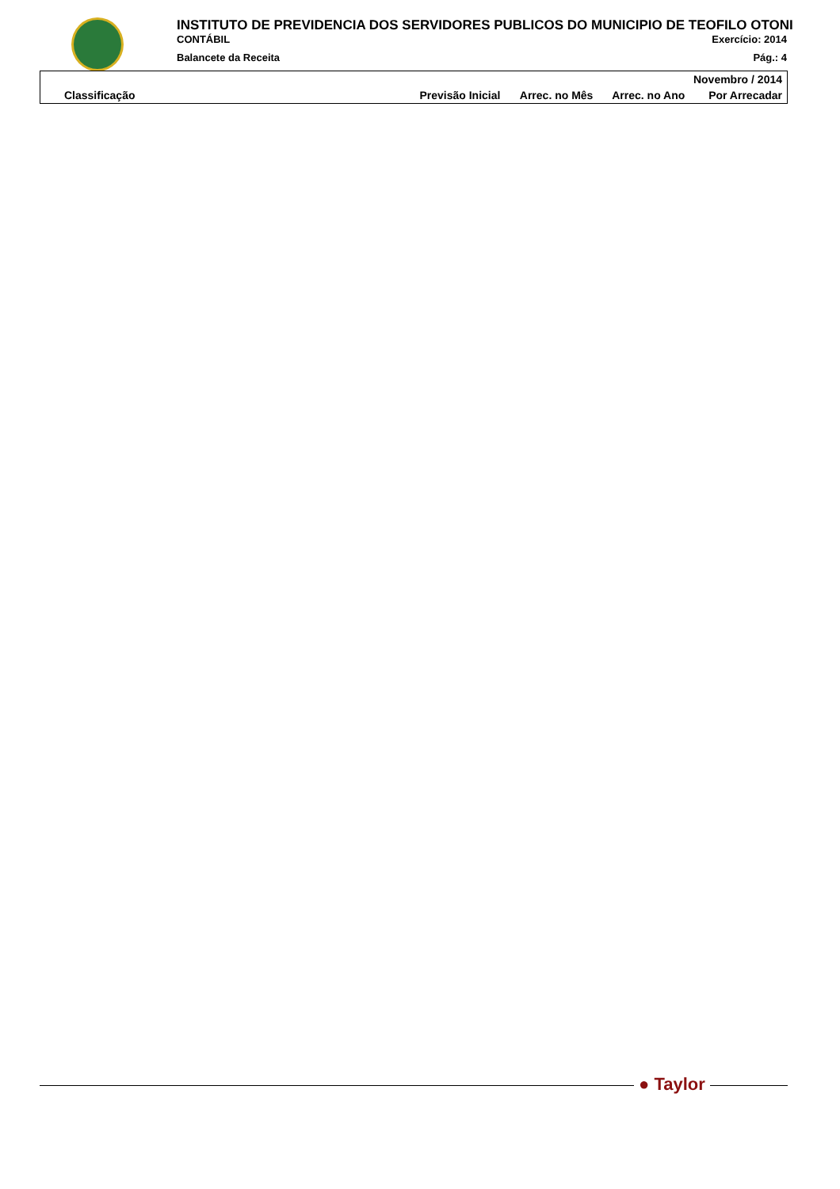INSTITUTO DE PREVIDENCIA DOS SERVIDORES PUBLICOS DO MUNICIPIO DE TEOFILO OTONI
CONTÁBIL Exercício: 2014
Balancete da Receita Pág.: 4
| Novembro / 2014 | | | | |
| --- | --- | --- | --- | --- |
| Classificação | Previsão Inicial | Arrec. no Mês | Arrec. no Ano | Por Arrecadar |
● Taylor